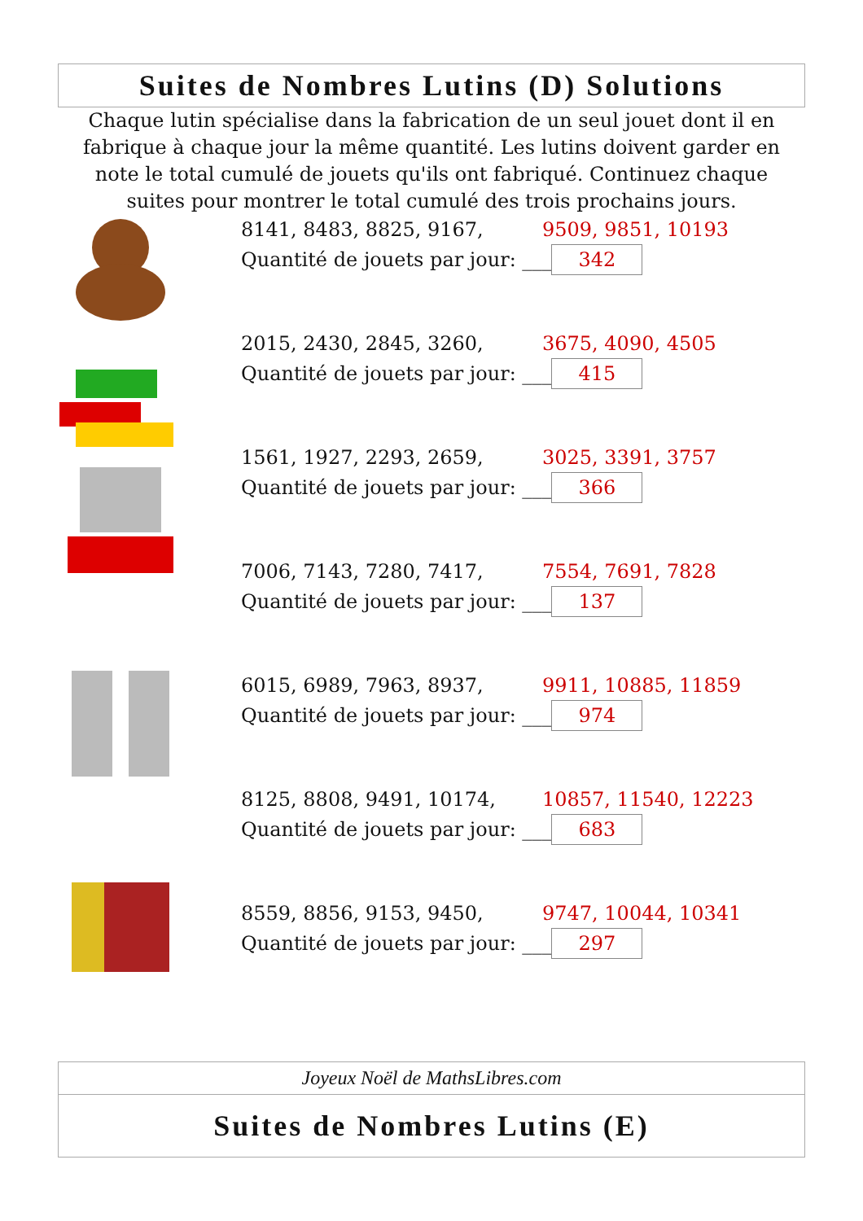Suites de Nombres Lutins (D) Solutions
Chaque lutin spécialise dans la fabrication de un seul jouet dont il en fabrique à chaque jour la même quantité. Les lutins doivent garder en note le total cumulé de jouets qu'ils ont fabriqué. Continuez chaque suites pour montrer le total cumulé des trois prochains jours.
8141, 8483, 8825, 9167, 9509, 9851, 10193
Quantité de jouets par jour: ___ 342
2015, 2430, 2845, 3260, 3675, 4090, 4505
Quantité de jouets par jour: ___ 415
1561, 1927, 2293, 2659, 3025, 3391, 3757
Quantité de jouets par jour: ___ 366
7006, 7143, 7280, 7417, 7554, 7691, 7828
Quantité de jouets par jour: ___ 137
6015, 6989, 7963, 8937, 9911, 10885, 11859
Quantité de jouets par jour: ___ 974
8125, 8808, 9491, 10174, 10857, 11540, 12223
Quantité de jouets par jour: ___ 683
8559, 8856, 9153, 9450, 9747, 10044, 10341
Quantité de jouets par jour: ___ 297
Joyeux Noël de MathsLibres.com
Suites de Nombres Lutins (E)